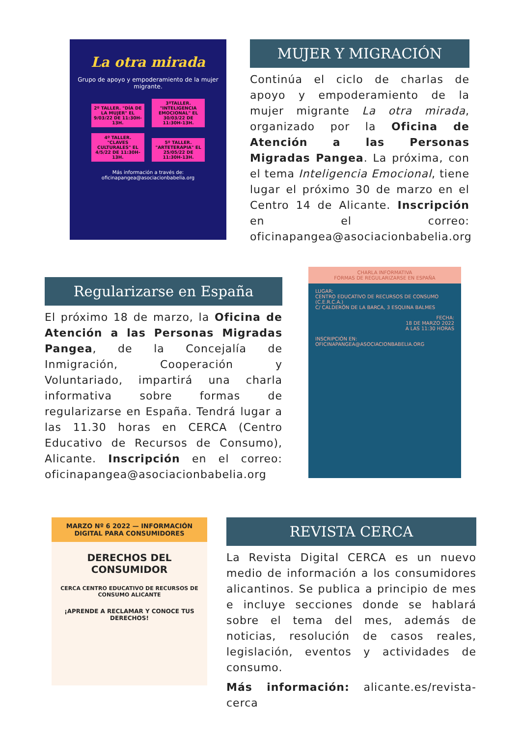La otra mirada
Grupo de apoyo y empoderamiento de la mujer migrante.
2º TALLER. "DÍA DE LA MUJER" EL 9/03/22 DE 11:30H-13H.
3ºTALLER. "INTELIGENCIA EMOCIONAL" EL 30/03/22 DE 11:30H-13H.
4º TALLER. "CLAVES CULTURALES" EL 4/5/22 DE 11:30H-13H.
5º TALLER. "ARTETERAPIA" EL 25/05/22 DE 11:30H-13H.
Más información a través de: oficinapangea@asociacionbabelia.org
MUJER Y MIGRACIÓN
Continúa el ciclo de charlas de apoyo y empoderamiento de la mujer migrante La otra mirada, organizado por la Oficina de Atención a las Personas Migradas Pangea. La próxima, con el tema Inteligencia Emocional, tiene lugar el próximo 30 de marzo en el Centro 14 de Alicante. Inscripción en el correo: oficinapangea@asociacionbabelia.org
Regularizarse en España
El próximo 18 de marzo, la Oficina de Atención a las Personas Migradas Pangea, de la Concejalía de Inmigración, Cooperación y Voluntariado, impartirá una charla informativa sobre formas de regularizarse en España. Tendrá lugar a las 11.30 horas en CERCA (Centro Educativo de Recursos de Consumo), Alicante. Inscripción en el correo: oficinapangea@asociacionbabelia.org
CHARLA INFORMATIVA
FORMAS DE REGULARIZARSE EN ESPAÑA
LUGAR:
CENTRO EDUCATIVO DE RECURSOS DE CONSUMO (C.E.R.C.A.)
C/ CALDERÓN DE LA BARCA, 3 ESQUINA BALMES
FECHA:
18 DE MARZO 2022
A LAS 11:30 HORAS
INSCRIPCIÓN EN:
OFICINAPANGEA@ASOCIACIONBABELIA.ORG
MARZO Nº 6 2022 — INFORMACIÓN DIGITAL PARA CONSUMIDORES
DERECHOS DEL CONSUMIDOR
CERCA CENTRO EDUCATIVO DE RECURSOS DE CONSUMO ALICANTE
¡APRENDE A RECLAMAR Y CONOCE TUS DERECHOS!
REVISTA CERCA
La Revista Digital CERCA es un nuevo medio de información a los consumidores alicantinos. Se publica a principio de mes e incluye secciones donde se hablará sobre el tema del mes, además de noticias, resolución de casos reales, legislación, eventos y actividades de consumo.
Más información: alicante.es/revista-cerca